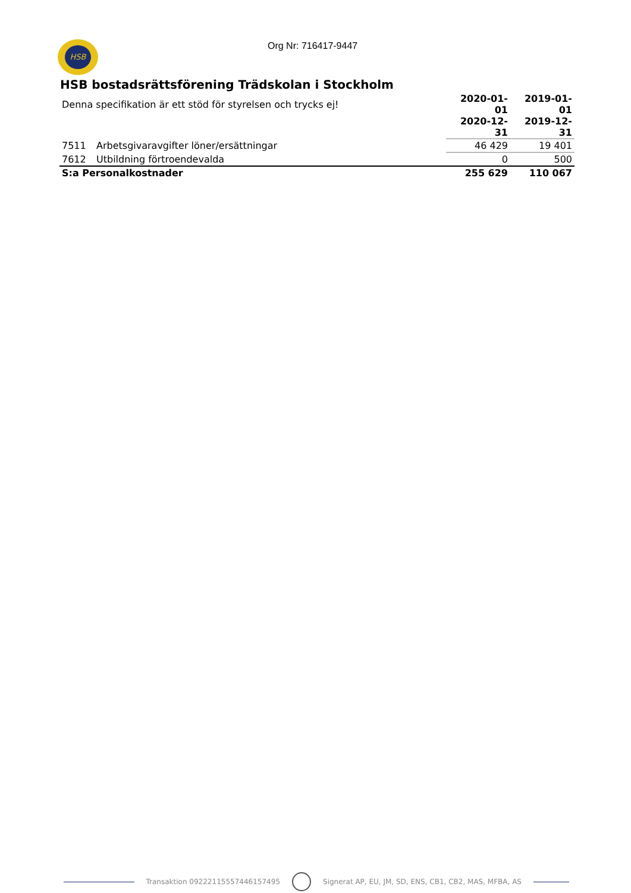HSB Org Nr: 716417-9447
HSB bostadsrättsförening Trädskolan i Stockholm
| Denna specifikation är ett stöd för styrelsen och trycks ej! | | 2020-01-01 | 2019-01-01 |
| | | 2020-12-31 | 2019-12-31 |
| 7511 | Arbetsgivaravgifter löner/ersättningar | 46 429 | 19 401 |
| 7612 | Utbildning förtroendevalda | 0 | 500 |
| S:a Personalkostnader | | 255 629 | 110 067 |
Transaktion 09222115557446157495 Signerat AP, EU, JM, SD, ENS, CB1, CB2, MAS, MFBA, AS